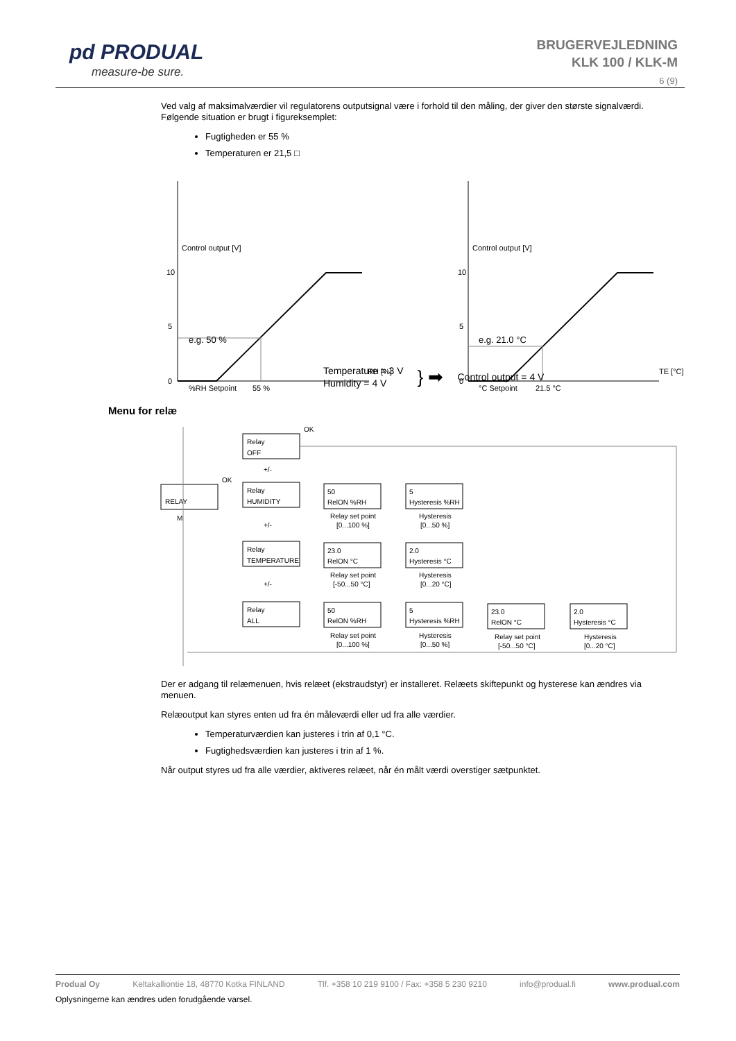pd PRODUAL
measure-be sure.
BRUGERVEJLEDNING
KLK 100 / KLK-M
6 (9)
Ved valg af maksimalværdier vil regulatorens outputsignal være i forhold til den måling, der giver den største signalværdi. Følgende situation er brugt i figureksemplet:
Fugtigheden er 55 %
Temperaturen er 21,5 □
Control output [V]
10
5
0
RH [%]
%RH Setpoint
55 %
Control output [V]
10
5
0
TE [°C]
°C Setpoint
21.5 °C
e.g. 50 % e.g. 21.0 °C
Temperature = 3 V
Humidity = 4 V
} ➡
Control output = 4 V
Menu for relæ
RELAY
Relay
OFF
Relay
HUMIDITY
Relay
TEMPERATURE
Relay
ALL
50
RelON %RH
5
Hysteresis %RH
23.0
RelON °C
2.0
Hysteresis °C
50
RelON %RH
5
Hysteresis %RH
23.0
RelON °C
2.0
Hysteresis °C
Relay set point
[0...100 %]
Hysteresis
[0...50 %]
Relay set point
[-50...50 °C]
Hysteresis
[0...20 °C]
Relay set point
[0...100 %]
Hysteresis
[0...50 %]
Relay set point
[-50...50 °C]
Hysteresis
[0...20 °C]
OK
OK
+/-
+/-
+/-
M
Der er adgang til relæmenuen, hvis relæet (ekstraudstyr) er installeret. Relæets skiftepunkt og hysterese kan ændres via menuen.
Relæoutput kan styres enten ud fra én måleværdi eller ud fra alle værdier.
Temperaturværdien kan justeres i trin af 0,1 °C.
Fugtighedsværdien kan justeres i trin af 1 %.
Når output styres ud fra alle værdier, aktiveres relæet, når én målt værdi overstiger sætpunktet.
Produal Oy Keltakalliontie 18, 48770 Kotka FINLAND Tlf. +358 10 219 9100 / Fax: +358 5 230 9210 info@produal.fi www.produal.com
Oplysningerne kan ændres uden forudgående varsel.